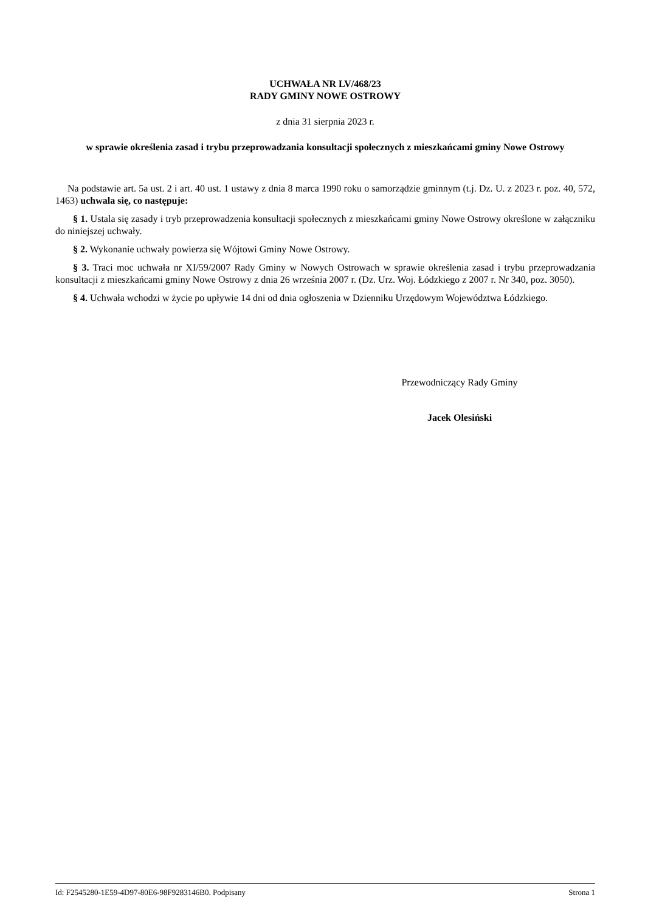UCHWAŁA NR LV/468/23
RADY GMINY NOWE OSTROWY
z dnia 31 sierpnia 2023 r.
w sprawie określenia zasad i trybu przeprowadzania konsultacji społecznych z mieszkańcami gminy Nowe Ostrowy
Na podstawie art. 5a ust. 2 i art. 40 ust. 1 ustawy z dnia 8 marca 1990 roku o samorządzie gminnym (t.j. Dz. U. z 2023 r. poz. 40, 572, 1463) uchwala się, co następuje:
§ 1. Ustala się zasady i tryb przeprowadzenia konsultacji społecznych z mieszkańcami gminy Nowe Ostrowy określone w załączniku do niniejszej uchwały.
§ 2. Wykonanie uchwały powierza się Wójtowi Gminy Nowe Ostrowy.
§ 3. Traci moc uchwała nr XI/59/2007 Rady Gminy w Nowych Ostrowach w sprawie określenia zasad i trybu przeprowadzania konsultacji z mieszkańcami gminy Nowe Ostrowy z dnia 26 września 2007 r. (Dz. Urz. Woj. Łódzkiego z 2007 r. Nr 340, poz. 3050).
§ 4. Uchwała wchodzi w życie po upływie 14 dni od dnia ogłoszenia w Dzienniku Urzędowym Województwa Łódzkiego.
Przewodniczący Rady Gminy
Jacek Olesiński
Id: F2545280-1E59-4D97-80E6-98F9283146B0. Podpisany Strona 1